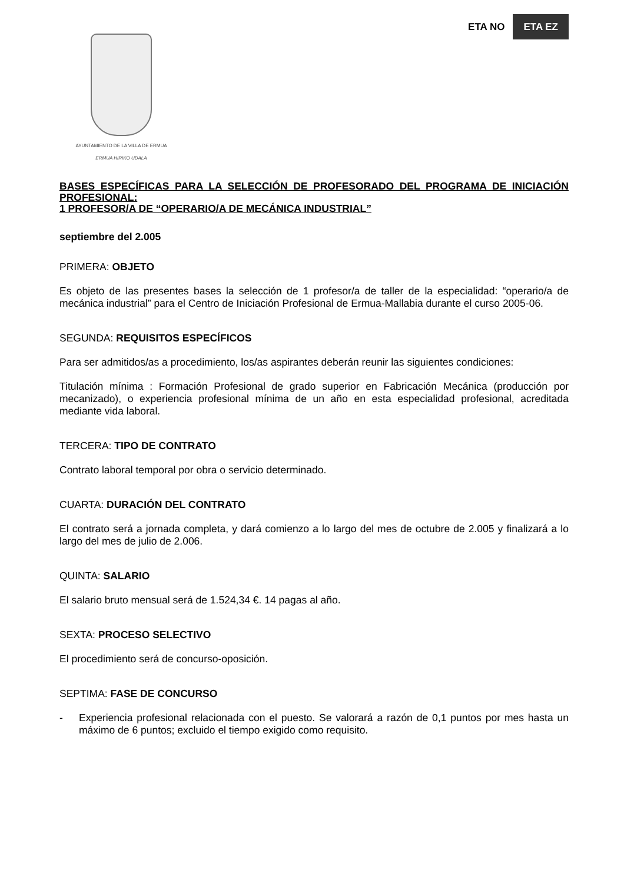ETA NO ETA EZ
AYUNTAMIENTO DE LA VILLA DE ERMUA
ERMUA HIRIKO UDALA
BASES ESPECÍFICAS PARA LA SELECCIÓN DE PROFESORADO DEL PROGRAMA DE INICIACIÓN PROFESIONAL:
1 PROFESOR/A DE “OPERARIO/A DE MECÁNICA INDUSTRIAL”
septiembre del 2.005
PRIMERA: OBJETO
Es objeto de las presentes bases la selección de 1 profesor/a de taller de la especialidad: “operario/a de mecánica industrial” para el Centro de Iniciación Profesional de Ermua-Mallabia durante el curso 2005-06.
SEGUNDA: REQUISITOS ESPECÍFICOS
Para ser admitidos/as a procedimiento, los/as aspirantes deberán reunir las siguientes condiciones:
Titulación mínima : Formación Profesional de grado superior en Fabricación Mecánica (producción por mecanizado), o experiencia profesional mínima de un año en esta especialidad profesional, acreditada mediante vida laboral.
TERCERA: TIPO DE CONTRATO
Contrato laboral temporal por obra o servicio determinado.
CUARTA: DURACIÓN DEL CONTRATO
El contrato será a jornada completa, y dará comienzo a lo largo del mes de octubre de 2.005 y finalizará a lo largo del mes de julio de 2.006.
QUINTA: SALARIO
El salario bruto mensual será de 1.524,34 €. 14 pagas al año.
SEXTA: PROCESO SELECTIVO
El procedimiento será de concurso-oposición.
SEPTIMA: FASE DE CONCURSO
- Experiencia profesional relacionada con el puesto. Se valorará a razón de 0,1 puntos por mes hasta un máximo de 6 puntos; excluido el tiempo exigido como requisito.